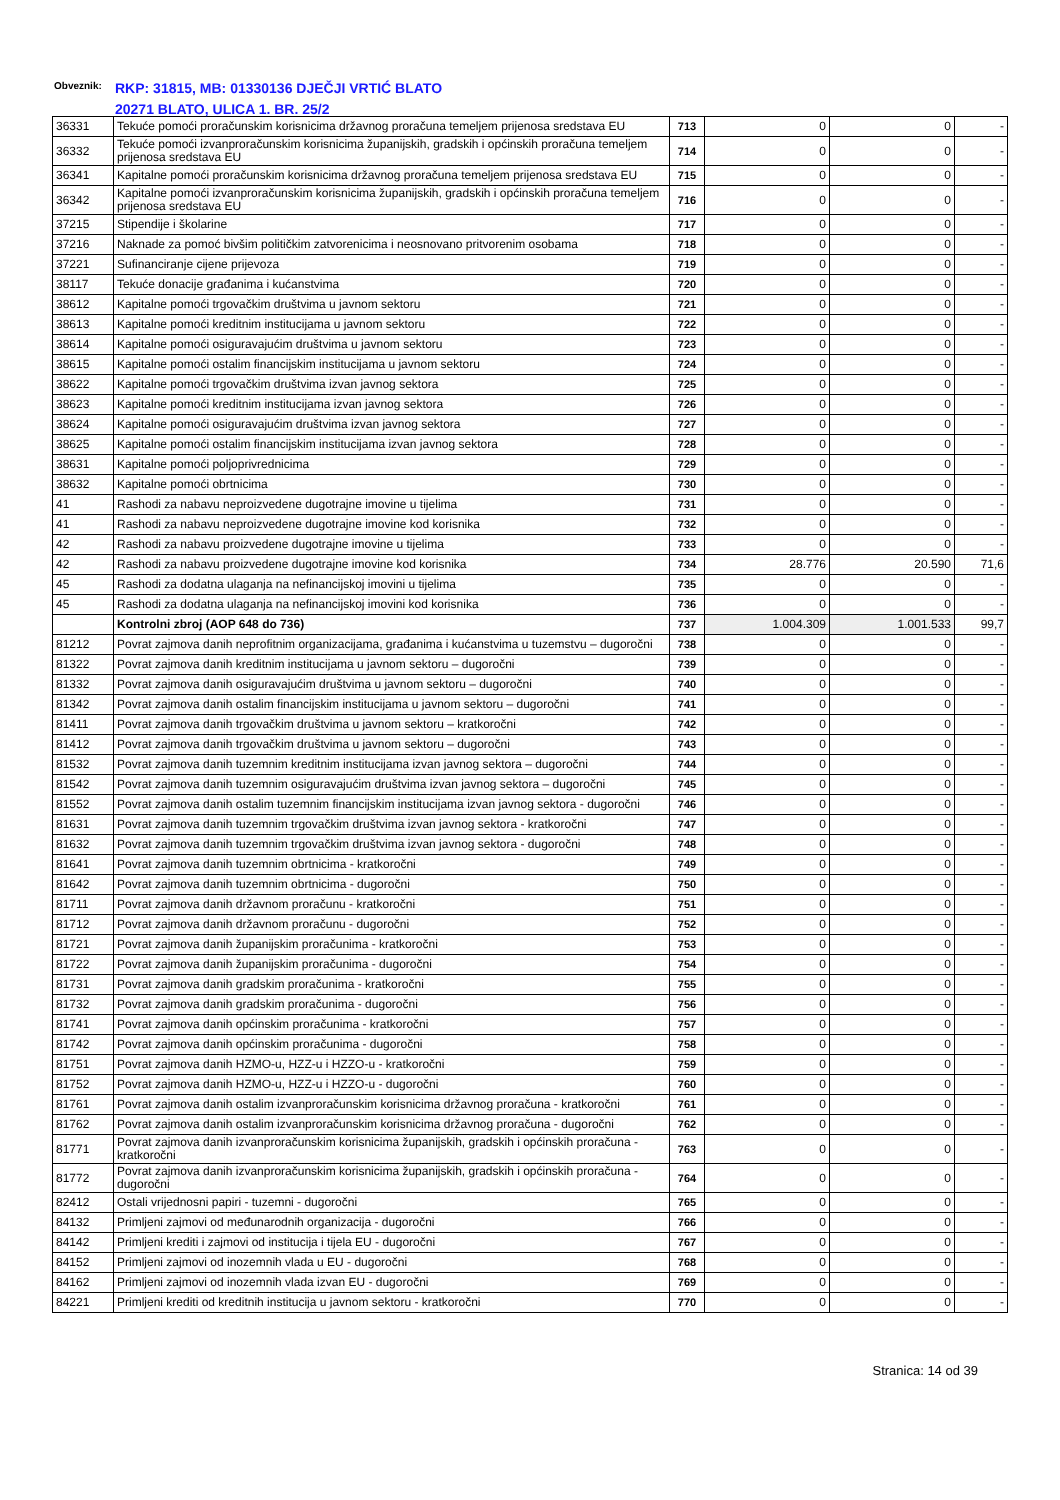Obveznik: RKP: 31815, MB: 01330136 DJEČJI VRTIĆ BLATO
20271 BLATO, ULICA 1. BR. 25/2
| 36331 | Tekuće pomoći proračunskim korisnicima državnog proračuna temeljem prijenosa sredstava EU | 713 | 0 | 0 | - |
| 36332 | Tekuće pomoći izvanproračunskim korisnicima županijskih, gradskih i općinskih proračuna temeljem prijenosa sredstava EU | 714 | 0 | 0 | - |
| 36341 | Kapitalne pomoći proračunskim korisnicima državnog proračuna temeljem prijenosa sredstava EU | 715 | 0 | 0 | - |
| 36342 | Kapitalne pomoći izvanproračunskim korisnicima županijskih, gradskih i općinskih proračuna temeljem prijenosa sredstava EU | 716 | 0 | 0 | - |
| 37215 | Stipendije i školarine | 717 | 0 | 0 | - |
| 37216 | Naknade za pomoć bivšim političkim zatvorenicima i neosnovano pritvorenim osobama | 718 | 0 | 0 | - |
| 37221 | Sufinanciranje cijene prijevoza | 719 | 0 | 0 | - |
| 38117 | Tekuće donacije građanima i kućanstvima | 720 | 0 | 0 | - |
| 38612 | Kapitalne pomoći trgovačkim društvima u javnom sektoru | 721 | 0 | 0 | - |
| 38613 | Kapitalne pomoći kreditnim institucijama u javnom sektoru | 722 | 0 | 0 | - |
| 38614 | Kapitalne pomoći osiguravajućim društvima u javnom sektoru | 723 | 0 | 0 | - |
| 38615 | Kapitalne pomoći ostalim financijskim institucijama u javnom sektoru | 724 | 0 | 0 | - |
| 38622 | Kapitalne pomoći trgovačkim društvima izvan javnog sektora | 725 | 0 | 0 | - |
| 38623 | Kapitalne pomoći kreditnim institucijama izvan javnog sektora | 726 | 0 | 0 | - |
| 38624 | Kapitalne pomoći osiguravajućim društvima izvan javnog sektora | 727 | 0 | 0 | - |
| 38625 | Kapitalne pomoći ostalim financijskim institucijama izvan javnog sektora | 728 | 0 | 0 | - |
| 38631 | Kapitalne pomoći poljoprivrednicima | 729 | 0 | 0 | - |
| 38632 | Kapitalne pomoći obrtnicima | 730 | 0 | 0 | - |
| 41 | Rashodi za nabavu neproizvedene dugotrajne imovine u tijelima | 731 | 0 | 0 | - |
| 41 | Rashodi za nabavu neproizvedene dugotrajne imovine kod korisnika | 732 | 0 | 0 | - |
| 42 | Rashodi za nabavu proizvedene dugotrajne imovine u tijelima | 733 | 0 | 0 | - |
| 42 | Rashodi za nabavu proizvedene dugotrajne imovine kod korisnika | 734 | 28.776 | 20.590 | 71,6 |
| 45 | Rashodi za dodatna ulaganja na nefinancijskoj imovini u tijelima | 735 | 0 | 0 | - |
| 45 | Rashodi za dodatna ulaganja na nefinancijskoj imovini kod korisnika | 736 | 0 | 0 | - |
| | Kontrolni zbroj (AOP 648 do 736) | 737 | 1.004.309 | 1.001.533 | 99,7 |
| 81212 | Povrat zajmova danih neprofitnim organizacijama, građanima i kućanstvima u tuzemstvu – dugoročni | 738 | 0 | 0 | - |
| 81322 | Povrat zajmova danih kreditnim institucijama u javnom sektoru – dugoročni | 739 | 0 | 0 | - |
| 81332 | Povrat zajmova danih osiguravajućim društvima u javnom sektoru – dugoročni | 740 | 0 | 0 | - |
| 81342 | Povrat zajmova danih ostalim financijskim institucijama u javnom sektoru – dugoročni | 741 | 0 | 0 | - |
| 81411 | Povrat zajmova danih trgovačkim društvima u javnom sektoru – kratkoročni | 742 | 0 | 0 | - |
| 81412 | Povrat zajmova danih trgovačkim društvima u javnom sektoru – dugoročni | 743 | 0 | 0 | - |
| 81532 | Povrat zajmova danih tuzemnim kreditnim institucijama izvan javnog sektora – dugoročni | 744 | 0 | 0 | - |
| 81542 | Povrat zajmova danih tuzemnim osiguravajućim društvima izvan javnog sektora – dugoročni | 745 | 0 | 0 | - |
| 81552 | Povrat zajmova danih ostalim tuzemnim financijskim institucijama izvan javnog sektora - dugoročni | 746 | 0 | 0 | - |
| 81631 | Povrat zajmova danih tuzemnim trgovačkim društvima izvan javnog sektora - kratkoročni | 747 | 0 | 0 | - |
| 81632 | Povrat zajmova danih tuzemnim trgovačkim društvima izvan javnog sektora - dugoročni | 748 | 0 | 0 | - |
| 81641 | Povrat zajmova danih tuzemnim obrtnicima - kratkoročni | 749 | 0 | 0 | - |
| 81642 | Povrat zajmova danih tuzemnim obrtnicima - dugoročni | 750 | 0 | 0 | - |
| 81711 | Povrat zajmova danih državnom proračunu - kratkoročni | 751 | 0 | 0 | - |
| 81712 | Povrat zajmova danih državnom proračunu - dugoročni | 752 | 0 | 0 | - |
| 81721 | Povrat zajmova danih županijskim proračunima - kratkoročni | 753 | 0 | 0 | - |
| 81722 | Povrat zajmova danih županijskim proračunima - dugoročni | 754 | 0 | 0 | - |
| 81731 | Povrat zajmova danih gradskim proračunima - kratkoročni | 755 | 0 | 0 | - |
| 81732 | Povrat zajmova danih gradskim proračunima - dugoročni | 756 | 0 | 0 | - |
| 81741 | Povrat zajmova danih općinskim proračunima - kratkoročni | 757 | 0 | 0 | - |
| 81742 | Povrat zajmova danih općinskim proračunima - dugoročni | 758 | 0 | 0 | - |
| 81751 | Povrat zajmova danih HZMO-u, HZZ-u i HZZO-u - kratkoročni | 759 | 0 | 0 | - |
| 81752 | Povrat zajmova danih HZMO-u, HZZ-u i HZZO-u - dugoročni | 760 | 0 | 0 | - |
| 81761 | Povrat zajmova danih ostalim izvanproračunskim korisnicima državnog proračuna - kratkoročni | 761 | 0 | 0 | - |
| 81762 | Povrat zajmova danih ostalim izvanproračunskim korisnicima državnog proračuna - dugoročni | 762 | 0 | 0 | - |
| 81771 | Povrat zajmova danih izvanproračunskim korisnicima županijskih, gradskih i općinskih proračuna - kratkoročni | 763 | 0 | 0 | - |
| 81772 | Povrat zajmova danih izvanproračunskim korisnicima županijskih, gradskih i općinskih proračuna - dugoročni | 764 | 0 | 0 | - |
| 82412 | Ostali vrijednosni papiri - tuzemni - dugoročni | 765 | 0 | 0 | - |
| 84132 | Primljeni zajmovi od međunarodnih organizacija - dugoročni | 766 | 0 | 0 | - |
| 84142 | Primljeni krediti i zajmovi od institucija i tijela EU - dugoročni | 767 | 0 | 0 | - |
| 84152 | Primljeni zajmovi od inozemnih vlada u EU - dugoročni | 768 | 0 | 0 | - |
| 84162 | Primljeni zajmovi od inozemnih vlada izvan EU - dugoročni | 769 | 0 | 0 | - |
| 84221 | Primljeni krediti od kreditnih institucija u javnom sektoru - kratkoročni | 770 | 0 | 0 | - |
Stranica: 14 od 39